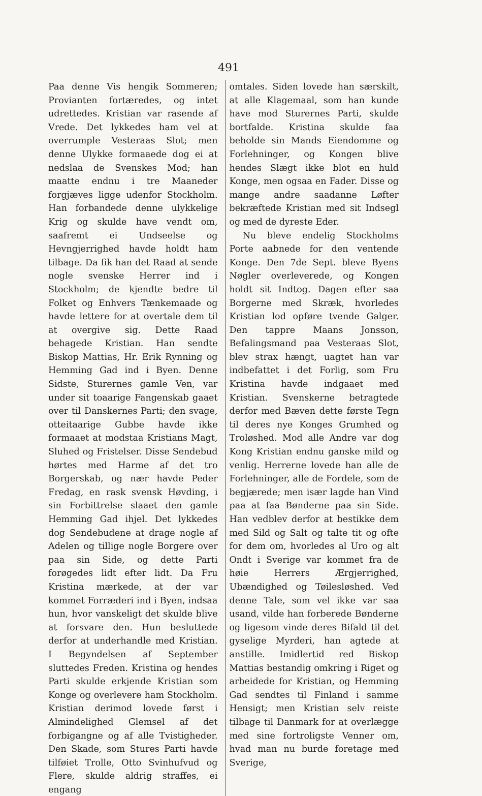491
Paa denne Vis hengik Sommeren; Provianten fortæredes, og intet udrettedes. Kristian var rasende af Vrede. Det lykkedes ham vel at overrumple Vesteraas Slot; men denne Ulykke formaaede dog ei at nedslaa de Svenskes Mod; han maatte endnu i tre Maaneder forgjæves ligge udenfor Stockholm. Han forbandede denne ulykkelige Krig og skulde have vendt om, saafremt ei Undseelse og Hevngjerrighed havde holdt ham tilbage. Da fik han det Raad at sende nogle svenske Herrer ind i Stockholm; de kjendte bedre til Folket og Enhvers Tænkemaade og havde lettere for at overtale dem til at overgive sig. Dette Raad behagede Kristian. Han sendte Biskop Mattias, Hr. Erik Rynning og Hemming Gad ind i Byen. Denne Sidste, Sturernes gamle Ven, var under sit toaarige Fangenskab gaaet over til Danskernes Parti; den svage, otteitaarige Gubbe havde ikke formaaet at modstaa Kristians Magt, Sluhed og Fristelser. Disse Sendebud hørtes med Harme af det tro Borgerskab, og nær havde Peder Fredag, en rask svensk Høvding, i sin Forbittrelse slaaet den gamle Hemming Gad ihjel. Det lykkedes dog Sendebudene at drage nogle af Adelen og tillige nogle Borgere over paa sin Side, og dette Parti forøgedes lidt efter lidt. Da Fru Kristina mærkede, at der var kommet Forræderi ind i Byen, indsaa hun, hvor vanskeligt det skulde blive at forsvare den. Hun besluttede derfor at underhandle med Kristian. I Begyndelsen af September sluttedes Freden. Kristina og hendes Parti skulde erkjende Kristian som Konge og overlevere ham Stockholm. Kristian derimod lovede først i Almindelighed Glemsel af det forbigangne og af alle Tvistigheder. Den Skade, som Stures Parti havde tilføiet Trolle, Otto Svinhufvud og Flere, skulde aldrig straffes, ei engang
omtales. Siden lovede han særskilt, at alle Klagemaal, som han kunde have mod Sturernes Parti, skulde bortfalde. Kristina skulde faa beholde sin Mands Eiendomme og Forlehninger, og Kongen blive hendes Slægt ikke blot en huld Konge, men ogsaa en Fader. Disse og mange andre saadanne Løfter bekræftede Kristian med sit Indsegl og med de dyreste Eder.
Nu bleve endelig Stockholms Porte aabnede for den ventende Konge. Den 7de Sept. bleve Byens Nøgler overleverede, og Kongen holdt sit Indtog. Dagen efter saa Borgerne med Skræk, hvorledes Kristian lod opføre tvende Galger. Den tappre Maans Jonsson, Befalingsmand paa Vesteraas Slot, blev strax hængt, uagtet han var indbefattet i det Forlig, som Fru Kristina havde indgaaet med Kristian. Svenskerne betragtede derfor med Bæven dette første Tegn til deres nye Konges Grumhed og Troløshed. Mod alle Andre var dog Kong Kristian endnu ganske mild og venlig. Herrerne lovede han alle de Forlehninger, alle de Fordele, som de begjærede; men især lagde han Vind paa at faa Bønderne paa sin Side. Han vedblev derfor at bestikke dem med Sild og Salt og talte tit og ofte for dem om, hvorledes al Uro og alt Ondt i Sverige var kommet fra de høie Herrers Ærgjerrighed, Ubændighed og Tøilesløshed. Ved denne Tale, som vel ikke var saa usand, vilde han forberede Bønderne og ligesom vinde deres Bifald til det gyselige Myrderi, han agtede at anstille. Imidlertid red Biskop Mattias bestandig omkring i Riget og arbeidede for Kristian, og Hemming Gad sendtes til Finland i samme Hensigt; men Kristian selv reiste tilbage til Danmark for at overlægge med sine fortroligste Venner om, hvad man nu burde foretage med Sverige,